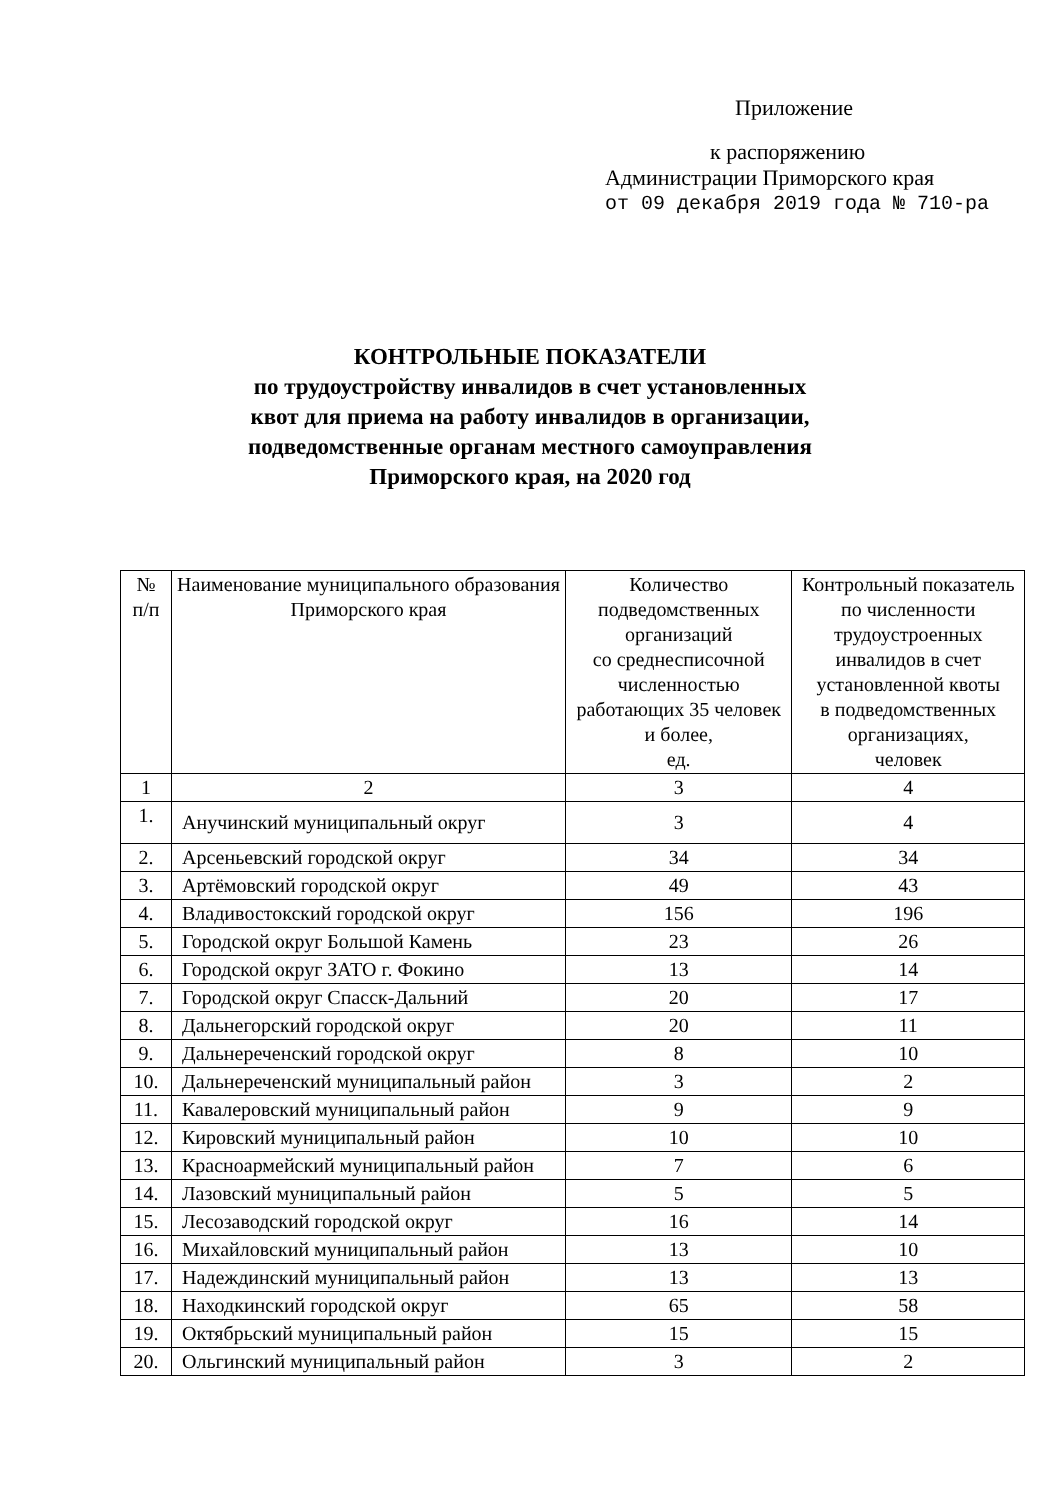Приложение
к распоряжению
Администрации Приморского края
от 09 декабря 2019 года № 710-ра
КОНТРОЛЬНЫЕ ПОКАЗАТЕЛИ
по трудоустройству инвалидов в счет установленных
квот для приема на работу инвалидов в организации,
подведомственные органам местного самоуправления
Приморского края, на 2020 год
| № п/п | Наименование муниципального образования Приморского края | Количество подведомственных организаций со среднесписочной численностью работающих 35 человек и более, ед. | Контрольный показатель по численности трудоустроенных инвалидов в счет установленной квоты в подведомственных организациях, человек |
| --- | --- | --- | --- |
| 1 | 2 | 3 | 4 |
| 1. | Анучинский муниципальный округ | 3 | 4 |
| 2. | Арсеньевский городской округ | 34 | 34 |
| 3. | Артёмовский городской округ | 49 | 43 |
| 4. | Владивостокский городской округ | 156 | 196 |
| 5. | Городской округ Большой Камень | 23 | 26 |
| 6. | Городской округ ЗАТО г. Фокино | 13 | 14 |
| 7. | Городской округ Спасск-Дальний | 20 | 17 |
| 8. | Дальнегорский городской округ | 20 | 11 |
| 9. | Дальнереченский городской округ | 8 | 10 |
| 10. | Дальнереченский муниципальный район | 3 | 2 |
| 11. | Кавалеровский муниципальный район | 9 | 9 |
| 12. | Кировский муниципальный район | 10 | 10 |
| 13. | Красноармейский муниципальный район | 7 | 6 |
| 14. | Лазовский муниципальный район | 5 | 5 |
| 15. | Лесозаводский городской округ | 16 | 14 |
| 16. | Михайловский муниципальный район | 13 | 10 |
| 17. | Надеждинский муниципальный район | 13 | 13 |
| 18. | Находкинский городской округ | 65 | 58 |
| 19. | Октябрьский муниципальный район | 15 | 15 |
| 20. | Ольгинский муниципальный район | 3 | 2 |